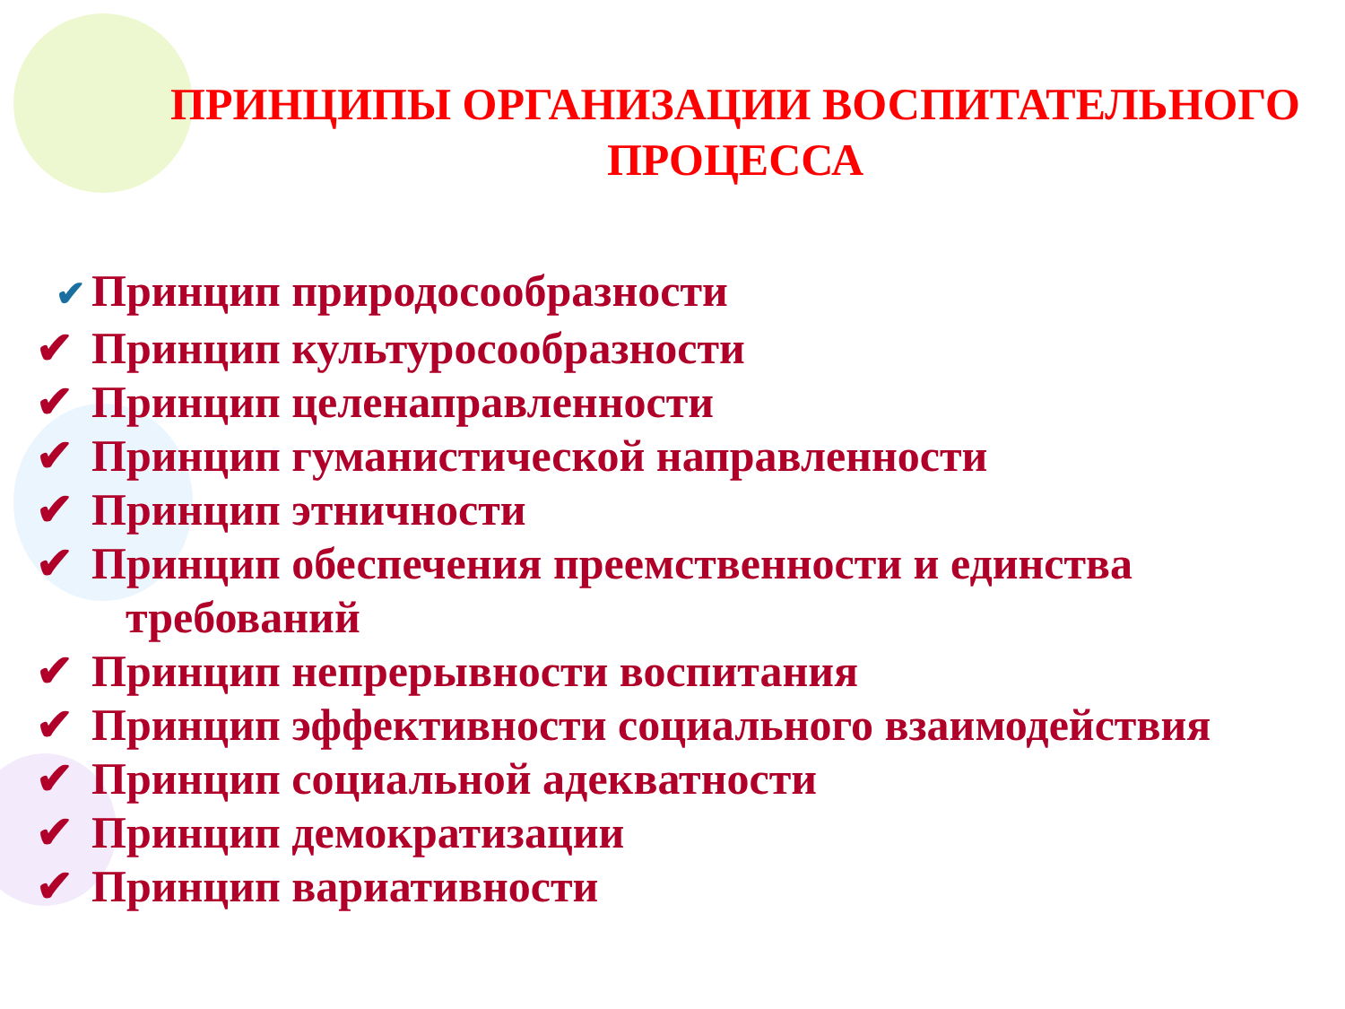ПРИНЦИПЫ ОРГАНИЗАЦИИ ВОСПИТАТЕЛЬНОГО
ПРОЦЕССА
✔ Принцип природосообразности
✔ Принцип культуросообразности
✔ Принцип целенаправленности
✔ Принцип гуманистической направленности
✔ Принцип этничности
✔ Принцип обеспечения преемственности и единства
требований
✔ Принцип непрерывности воспитания
✔ Принцип эффективности социального взаимодействия
✔ Принцип социальной адекватности
✔ Принцип демократизации
✔ Принцип вариативности